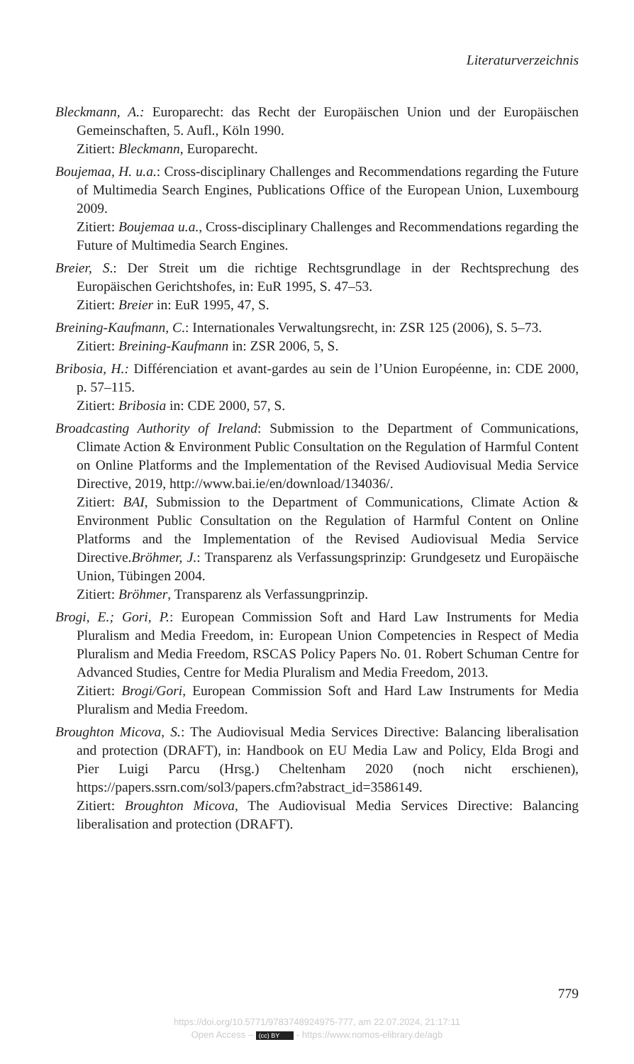Literaturverzeichnis
Bleckmann, A.: Europarecht: das Recht der Europäischen Union und der Europäischen Gemeinschaften, 5. Aufl., Köln 1990.
Zitiert: Bleckmann, Europarecht.
Boujemaa, H. u.a.: Cross-disciplinary Challenges and Recommendations regarding the Future of Multimedia Search Engines, Publications Office of the European Union, Luxembourg 2009.
Zitiert: Boujemaa u.a., Cross-disciplinary Challenges and Recommendations regarding the Future of Multimedia Search Engines.
Breier, S.: Der Streit um die richtige Rechtsgrundlage in der Rechtsprechung des Europäischen Gerichtshofes, in: EuR 1995, S. 47–53.
Zitiert: Breier in: EuR 1995, 47, S.
Breining-Kaufmann, C.: Internationales Verwaltungsrecht, in: ZSR 125 (2006), S. 5–73.
Zitiert: Breining-Kaufmann in: ZSR 2006, 5, S.
Bribosia, H.: Différenciation et avant-gardes au sein de l’Union Européenne, in: CDE 2000, p. 57–115.
Zitiert: Bribosia in: CDE 2000, 57, S.
Broadcasting Authority of Ireland: Submission to the Department of Communications, Climate Action & Environment Public Consultation on the Regulation of Harmful Content on Online Platforms and the Implementation of the Revised Audiovisual Media Service Directive, 2019, http://www.bai.ie/en/download/134036/.
Zitiert: BAI, Submission to the Department of Communications, Climate Action & Environment Public Consultation on the Regulation of Harmful Content on Online Platforms and the Implementation of the Revised Audiovisual Media Service Directive.Bröhmer, J.: Transparenz als Verfassungsprinzip: Grundgesetz und Europäische Union, Tübingen 2004.
Zitiert: Bröhmer, Transparenz als Verfassungprinzip.
Brogi, E.; Gori, P.: European Commission Soft and Hard Law Instruments for Media Pluralism and Media Freedom, in: European Union Competencies in Respect of Media Pluralism and Media Freedom, RSCAS Policy Papers No. 01. Robert Schuman Centre for Advanced Studies, Centre for Media Pluralism and Media Freedom, 2013.
Zitiert: Brogi/Gori, European Commission Soft and Hard Law Instruments for Media Pluralism and Media Freedom.
Broughton Micova, S.: The Audiovisual Media Services Directive: Balancing liberalisation and protection (DRAFT), in: Handbook on EU Media Law and Policy, Elda Brogi and Pier Luigi Parcu (Hrsg.) Cheltenham 2020 (noch nicht erschienen), https://papers.ssrn.com/sol3/papers.cfm?abstract_id=3586149.
Zitiert: Broughton Micova, The Audiovisual Media Services Directive: Balancing liberalisation and protection (DRAFT).
779
https://doi.org/10.5771/9783748924975-777, am 22.07.2024, 21:17:11
Open Access – (cc) BY - https://www.nomos-elibrary.de/agb